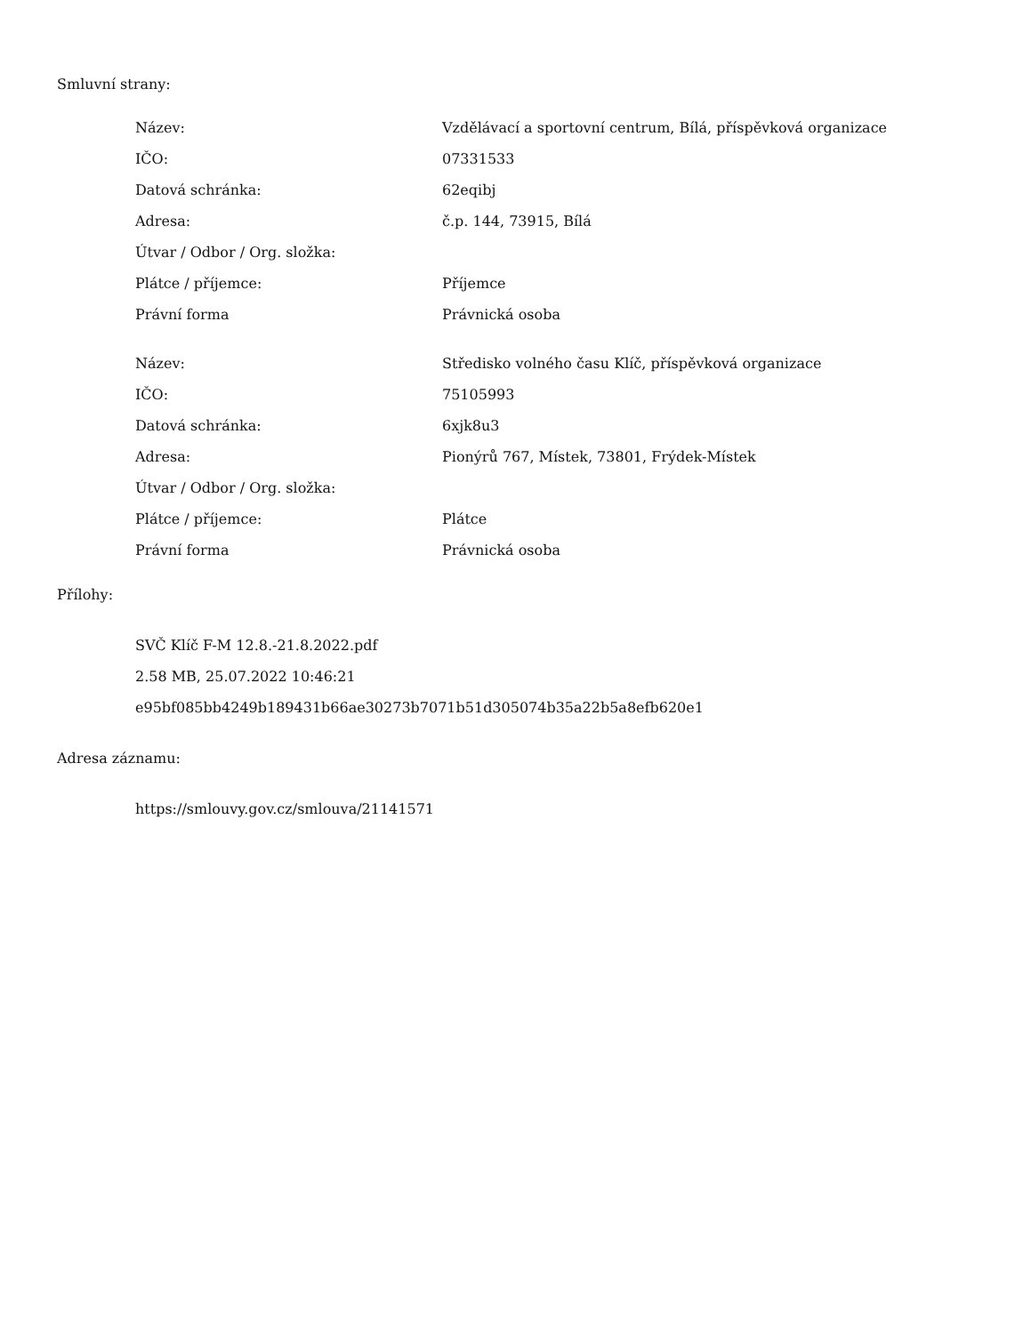Smluvní strany:
| Název: | Vzdělávací a sportovní centrum, Bílá, příspěvková organizace |
| IČO: | 07331533 |
| Datová schránka: | 62eqibj |
| Adresa: | č.p. 144, 73915, Bílá |
| Útvar / Odbor / Org. složka: | |
| Plátce / příjemce: | Příjemce |
| Právní forma | Právnická osoba |
| Název: | Středisko volného času Klíč, příspěvková organizace |
| IČO: | 75105993 |
| Datová schránka: | 6xjk8u3 |
| Adresa: | Pionýrů 767, Místek, 73801, Frýdek-Místek |
| Útvar / Odbor / Org. složka: | |
| Plátce / příjemce: | Plátce |
| Právní forma | Právnická osoba |
Přílohy:
SVČ Klíč F-M 12.8.-21.8.2022.pdf
2.58 MB, 25.07.2022 10:46:21
e95bf085bb4249b189431b66ae30273b7071b51d305074b35a22b5a8efb620e1
Adresa záznamu:
https://smlouvy.gov.cz/smlouva/21141571